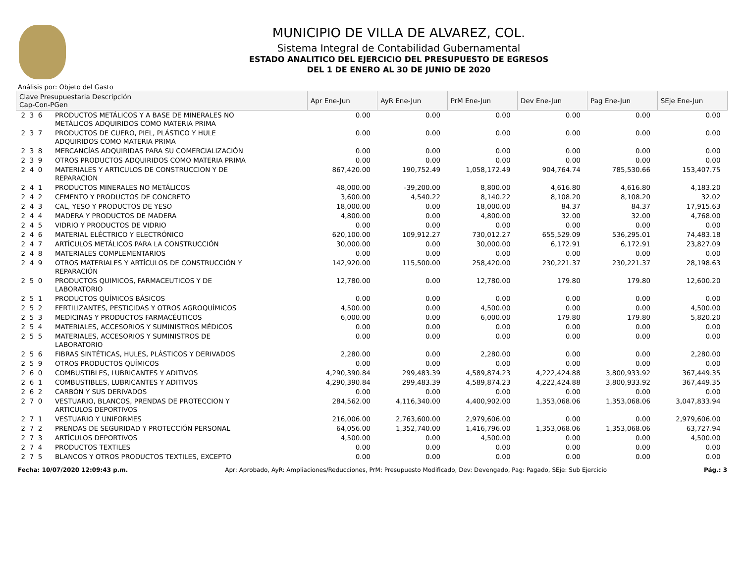MUNICIPIO DE VILLA DE ALVAREZ, COL.
Sistema Integral de Contabilidad Gubernamental
ESTADO ANALITICO DEL EJERCICIO DEL PRESUPUESTO DE EGRESOS
DEL 1 DE ENERO AL 30 DE JUNIO DE 2020
Análisis por: Objeto del Gasto
| Clave Presupuestaria Descripción Cap-Con-PGen | | Apr Ene-Jun | AyR Ene-Jun | PrM Ene-Jun | Dev Ene-Jun | Pag Ene-Jun | SEje Ene-Jun |
| --- | --- | --- | --- | --- | --- | --- | --- |
| 2 3 6 | PRODUCTOS METÁLICOS Y A BASE DE MINERALES NO METÁLICOS ADQUIRIDOS COMO MATERIA PRIMA | 0.00 | 0.00 | 0.00 | 0.00 | 0.00 | 0.00 |
| 2 3 7 | PRODUCTOS DE CUERO, PIEL, PLÁSTICO Y HULE ADQUIRIDOS COMO MATERIA PRIMA | 0.00 | 0.00 | 0.00 | 0.00 | 0.00 | 0.00 |
| 2 3 8 | MERCANCÍAS ADQUIRIDAS PARA SU COMERCIALIZACIÓN | 0.00 | 0.00 | 0.00 | 0.00 | 0.00 | 0.00 |
| 2 3 9 | OTROS PRODUCTOS ADQUIRIDOS COMO MATERIA PRIMA | 0.00 | 0.00 | 0.00 | 0.00 | 0.00 | 0.00 |
| 2 4 0 | MATERIALES Y ARTICULOS DE CONSTRUCCION Y DE REPARACION | 867,420.00 | 190,752.49 | 1,058,172.49 | 904,764.74 | 785,530.66 | 153,407.75 |
| 2 4 1 | PRODUCTOS MINERALES NO METÁLICOS | 48,000.00 | -39,200.00 | 8,800.00 | 4,616.80 | 4,616.80 | 4,183.20 |
| 2 4 2 | CEMENTO Y PRODUCTOS DE CONCRETO | 3,600.00 | 4,540.22 | 8,140.22 | 8,108.20 | 8,108.20 | 32.02 |
| 2 4 3 | CAL, YESO Y PRODUCTOS DE YESO | 18,000.00 | 0.00 | 18,000.00 | 84.37 | 84.37 | 17,915.63 |
| 2 4 4 | MADERA Y PRODUCTOS DE MADERA | 4,800.00 | 0.00 | 4,800.00 | 32.00 | 32.00 | 4,768.00 |
| 2 4 5 | VIDRIO Y PRODUCTOS DE VIDRIO | 0.00 | 0.00 | 0.00 | 0.00 | 0.00 | 0.00 |
| 2 4 6 | MATERIAL ELÉCTRICO Y ELECTRÓNICO | 620,100.00 | 109,912.27 | 730,012.27 | 655,529.09 | 536,295.01 | 74,483.18 |
| 2 4 7 | ARTÍCULOS METÁLICOS PARA LA CONSTRUCCIÓN | 30,000.00 | 0.00 | 30,000.00 | 6,172.91 | 6,172.91 | 23,827.09 |
| 2 4 8 | MATERIALES COMPLEMENTARIOS | 0.00 | 0.00 | 0.00 | 0.00 | 0.00 | 0.00 |
| 2 4 9 | OTROS MATERIALES Y ARTÍCULOS DE CONSTRUCCIÓN Y REPARACIÓN | 142,920.00 | 115,500.00 | 258,420.00 | 230,221.37 | 230,221.37 | 28,198.63 |
| 2 5 0 | PRODUCTOS QUIMICOS, FARMACEUTICOS Y DE LABORATORIO | 12,780.00 | 0.00 | 12,780.00 | 179.80 | 179.80 | 12,600.20 |
| 2 5 1 | PRODUCTOS QUÍMICOS BÁSICOS | 0.00 | 0.00 | 0.00 | 0.00 | 0.00 | 0.00 |
| 2 5 2 | FERTILIZANTES, PESTICIDAS Y OTROS AGROQUÍMICOS | 4,500.00 | 0.00 | 4,500.00 | 0.00 | 0.00 | 4,500.00 |
| 2 5 3 | MEDICINAS Y PRODUCTOS FARMACÉUTICOS | 6,000.00 | 0.00 | 6,000.00 | 179.80 | 179.80 | 5,820.20 |
| 2 5 4 | MATERIALES, ACCESORIOS Y SUMINISTROS MÉDICOS | 0.00 | 0.00 | 0.00 | 0.00 | 0.00 | 0.00 |
| 2 5 5 | MATERIALES, ACCESORIOS Y SUMINISTROS DE LABORATORIO | 0.00 | 0.00 | 0.00 | 0.00 | 0.00 | 0.00 |
| 2 5 6 | FIBRAS SINTÉTICAS, HULES, PLÁSTICOS Y DERIVADOS | 2,280.00 | 0.00 | 2,280.00 | 0.00 | 0.00 | 2,280.00 |
| 2 5 9 | OTROS PRODUCTOS QUÍMICOS | 0.00 | 0.00 | 0.00 | 0.00 | 0.00 | 0.00 |
| 2 6 0 | COMBUSTIBLES, LUBRICANTES Y ADITIVOS | 4,290,390.84 | 299,483.39 | 4,589,874.23 | 4,222,424.88 | 3,800,933.92 | 367,449.35 |
| 2 6 1 | COMBUSTIBLES, LUBRICANTES Y ADITIVOS | 4,290,390.84 | 299,483.39 | 4,589,874.23 | 4,222,424.88 | 3,800,933.92 | 367,449.35 |
| 2 6 2 | CARBÓN Y SUS DERIVADOS | 0.00 | 0.00 | 0.00 | 0.00 | 0.00 | 0.00 |
| 2 7 0 | VESTUARIO, BLANCOS, PRENDAS DE PROTECCION Y ARTICULOS DEPORTIVOS | 284,562.00 | 4,116,340.00 | 4,400,902.00 | 1,353,068.06 | 1,353,068.06 | 3,047,833.94 |
| 2 7 1 | VESTUARIO Y UNIFORMES | 216,006.00 | 2,763,600.00 | 2,979,606.00 | 0.00 | 0.00 | 2,979,606.00 |
| 2 7 2 | PRENDAS DE SEGURIDAD Y PROTECCIÓN PERSONAL | 64,056.00 | 1,352,740.00 | 1,416,796.00 | 1,353,068.06 | 1,353,068.06 | 63,727.94 |
| 2 7 3 | ARTÍCULOS DEPORTIVOS | 4,500.00 | 0.00 | 4,500.00 | 0.00 | 0.00 | 4,500.00 |
| 2 7 4 | PRODUCTOS TEXTILES | 0.00 | 0.00 | 0.00 | 0.00 | 0.00 | 0.00 |
| 2 7 5 | BLANCOS Y OTROS PRODUCTOS TEXTILES, EXCEPTO | 0.00 | 0.00 | 0.00 | 0.00 | 0.00 | 0.00 |
Fecha: 10/07/2020 12:09:43 p.m. Apr: Aprobado, AyR: Ampliaciones/Reducciones, PrM: Presupuesto Modificado, Dev: Devengado, Pag: Pagado, SEje: Sub Ejercicio Pág.: 3